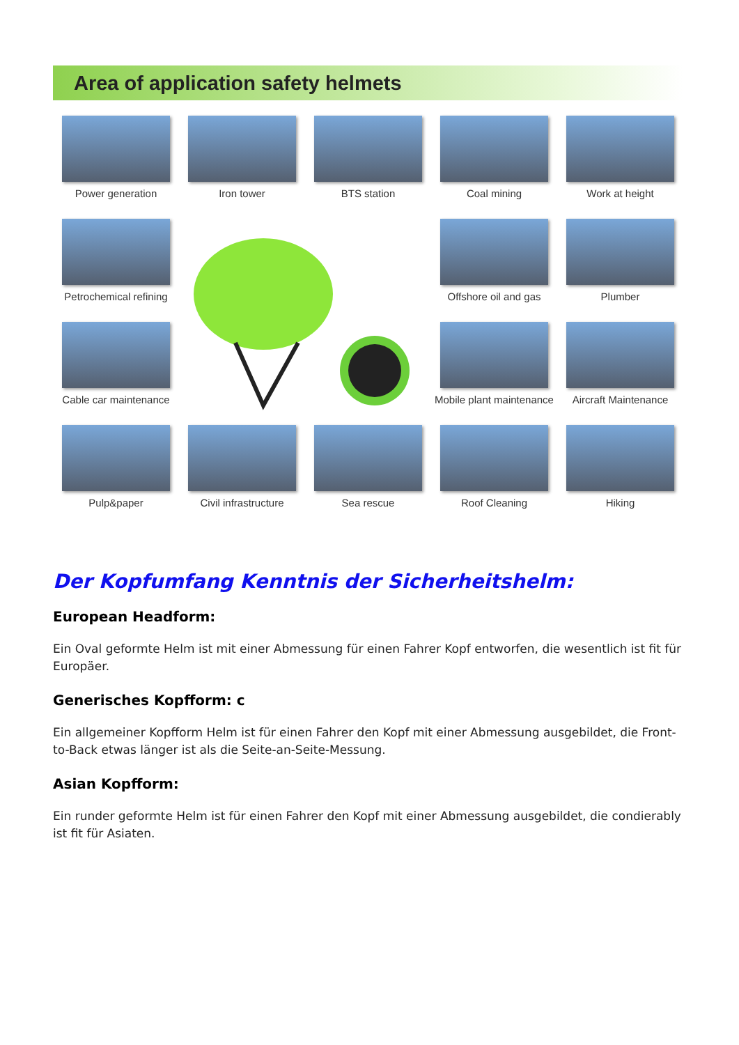Area of application safety helmets
Power generation
Iron tower
BTS station
Coal mining
Work at height
Petrochemical refining
Offshore oil and gas
Plumber
Cable car maintenance
Mobile plant maintenance
Aircraft Maintenance
Pulp&paper
Civil infrastructure
Sea rescue
Roof Cleaning
Hiking
Der Kopfumfang Kenntnis der Sicherheitshelm:
European Headform:
Ein Oval geformte Helm ist mit einer Abmessung für einen Fahrer Kopf entworfen, die wesentlich ist fit für Europäer.
Generisches Kopfform: c
Ein allgemeiner Kopfform Helm ist für einen Fahrer den Kopf mit einer Abmessung ausgebildet, die Front-to-Back etwas länger ist als die Seite-an-Seite-Messung.
Asian Kopfform:
Ein runder geformte Helm ist für einen Fahrer den Kopf mit einer Abmessung ausgebildet, die condierably ist fit für Asiaten.